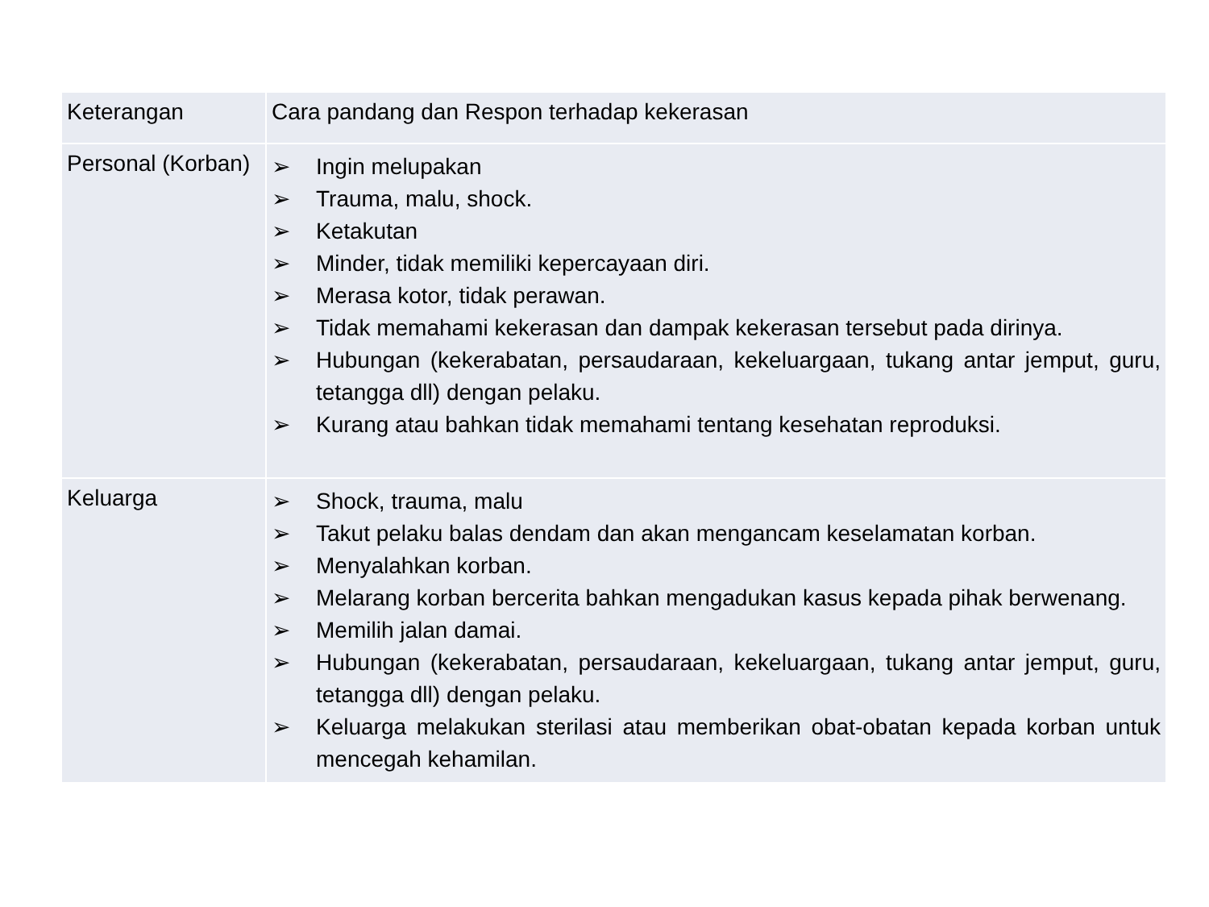| Keterangan | Cara pandang dan Respon terhadap kekerasan |
| --- | --- |
| Personal (Korban) | ➢ Ingin melupakan ➢ Trauma, malu, shock. ➢ Ketakutan ➢ Minder, tidak memiliki kepercayaan diri. ➢ Merasa kotor, tidak perawan. ➢ Tidak memahami kekerasan dan dampak kekerasan tersebut pada dirinya. ➢ Hubungan (kekerabatan, persaudaraan, kekeluargaan, tukang antar jemput, guru, tetangga dll) dengan pelaku. ➢ Kurang atau bahkan tidak memahami tentang kesehatan reproduksi. |
| Keluarga | ➢ Shock, trauma, malu ➢ Takut pelaku balas dendam dan akan mengancam keselamatan korban. ➢ Menyalahkan korban. ➢ Melarang korban bercerita bahkan mengadukan kasus kepada pihak berwenang. ➢ Memilih jalan damai. ➢ Hubungan (kekerabatan, persaudaraan, kekeluargaan, tukang antar jemput, guru, tetangga dll) dengan pelaku. ➢ Keluarga melakukan sterilasi atau memberikan obat-obatan kepada korban untuk mencegah kehamilan. |